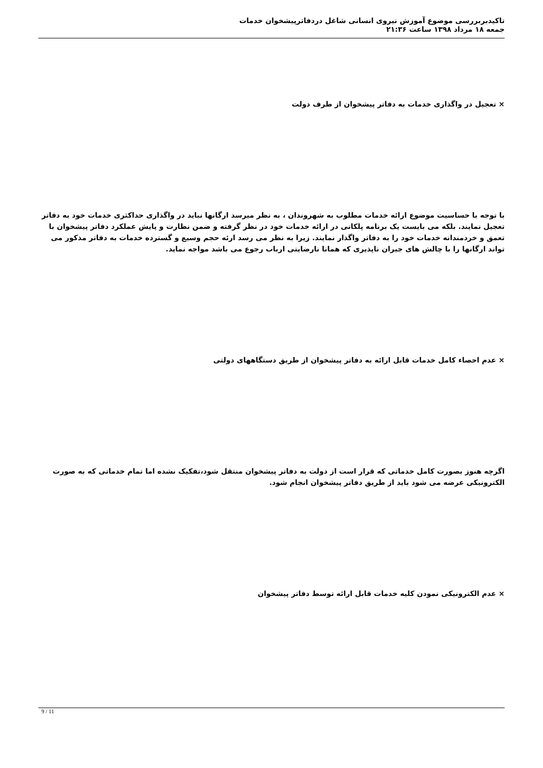تاکیدبربررسی موضوع آموزش نیروی انسانی شاغل دردفاترپیشخوان خدمات
جمعه ۱۸ مرداد ۱۳۹۸ ساعت ۲۱:۳۶
× تعجیل در واگذاری خدمات به دفاتر پیشخوان از طرف دولت
با توجه با حساسیت موضوع ارائه خدمات مطلوب به شهروندان ، به نظر میرسد ارگانها نباید در واگذاری حداکثری خدمات خود به دفاتر تعجیل نمایند. بلکه می بایست یک برنامه پلکانی در ارائه خدمات خود در نظر گرفته و ضمن نظارت و پایش عملکرد دفاتر پیشخوان با تعمق و خردمندانه خدمات خود را به دفاتر واگذار نمایند. زیرا به نظر می رسد ارئه حجم وسیع و گسترده خدمات به دفاتر مذکور می تواند ارگانها را با چالش های جبران ناپذیری که همانا نارضایتی ارباب رجوع می باشد مواجه نماید.
× عدم احصاء کامل خدمات قابل ارائه به دفاتر پیشخوان از طریق دستگاههای دولتی
اگرچه هنوز بصورت کامل خدماتی که قرار است از دولت به دفاتر پیشخوان منتقل شود،تفکیک نشده اما تمام خدماتی که به صورت الکترونیکی عرضه می شود باید از طریق دفاتر پیشخوان انجام شود.
× عدم الکترونیکی نمودن کلیه خدمات قابل ارائه توسط دفاتر پیشخوان
9 / 11